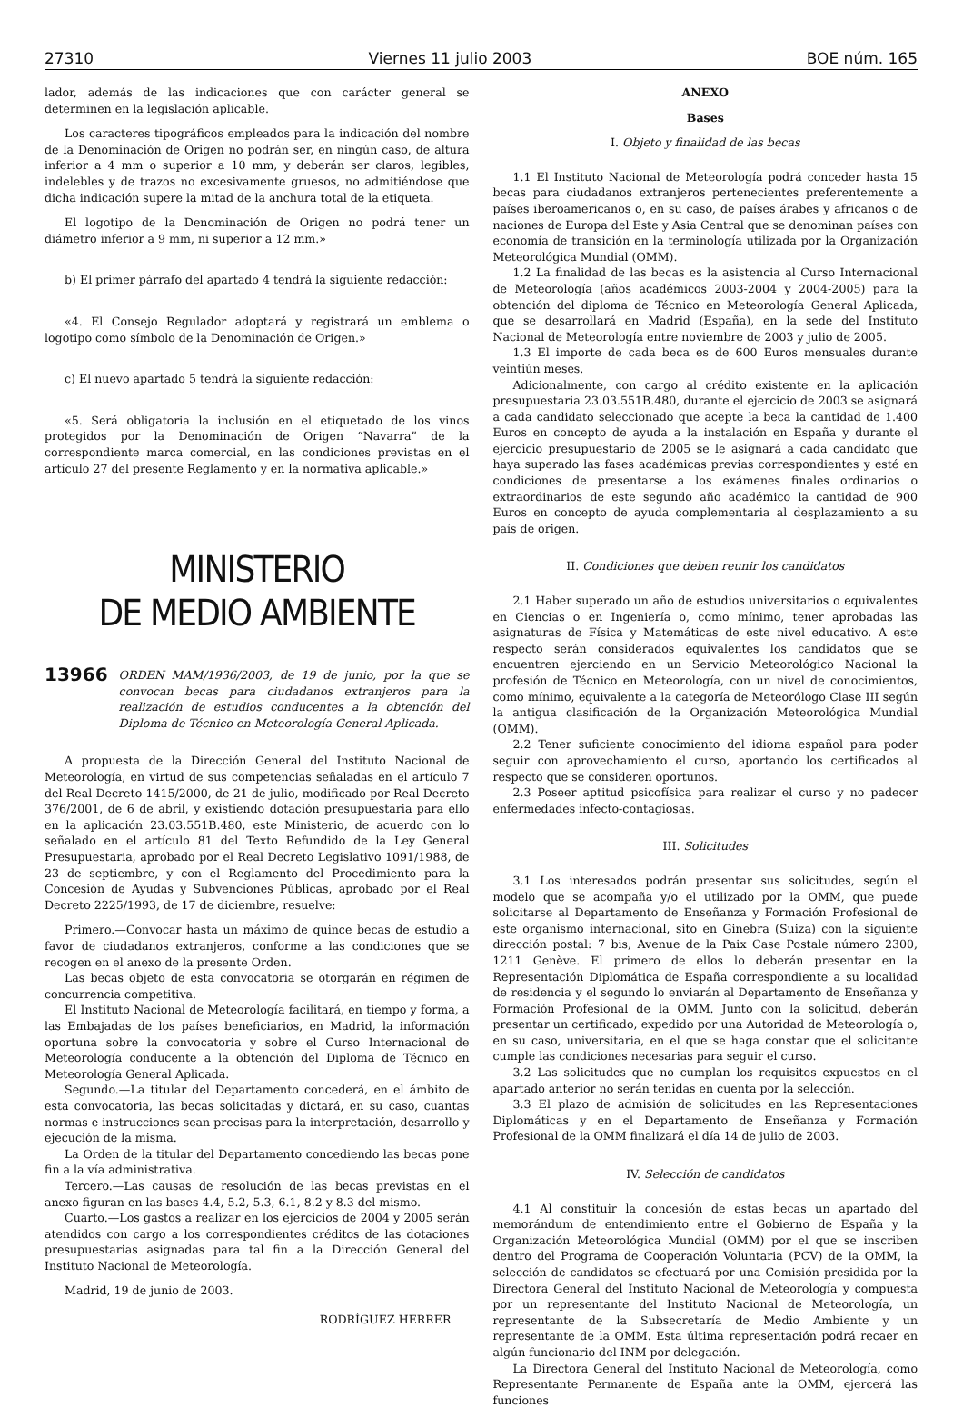27310 Viernes 11 julio 2003 BOE núm. 165
lador, además de las indicaciones que con carácter general se determinen en la legislación aplicable.
Los caracteres tipográficos empleados para la indicación del nombre de la Denominación de Origen no podrán ser, en ningún caso, de altura inferior a 4 mm o superior a 10 mm, y deberán ser claros, legibles, indelebles y de trazos no excesivamente gruesos, no admitiéndose que dicha indicación supere la mitad de la anchura total de la etiqueta.
El logotipo de la Denominación de Origen no podrá tener un diámetro inferior a 9 mm, ni superior a 12 mm.»
b) El primer párrafo del apartado 4 tendrá la siguiente redacción:
«4. El Consejo Regulador adoptará y registrará un emblema o logotipo como símbolo de la Denominación de Origen.»
c) El nuevo apartado 5 tendrá la siguiente redacción:
«5. Será obligatoria la inclusión en el etiquetado de los vinos protegidos por la Denominación de Origen “Navarra” de la correspondiente marca comercial, en las condiciones previstas en el artículo 27 del presente Reglamento y en la normativa aplicable.»
MINISTERIO
DE MEDIO AMBIENTE
13966 ORDEN MAM/1936/2003, de 19 de junio, por la que se convocan becas para ciudadanos extranjeros para la realización de estudios conducentes a la obtención del Diploma de Técnico en Meteorología General Aplicada.
A propuesta de la Dirección General del Instituto Nacional de Meteorología, en virtud de sus competencias señaladas en el artículo 7 del Real Decreto 1415/2000, de 21 de julio, modificado por Real Decreto 376/2001, de 6 de abril, y existiendo dotación presupuestaria para ello en la aplicación 23.03.551B.480, este Ministerio, de acuerdo con lo señalado en el artículo 81 del Texto Refundido de la Ley General Presupuestaria, aprobado por el Real Decreto Legislativo 1091/1988, de 23 de septiembre, y con el Reglamento del Procedimiento para la Concesión de Ayudas y Subvenciones Públicas, aprobado por el Real Decreto 2225/1993, de 17 de diciembre, resuelve:
Primero.—Convocar hasta un máximo de quince becas de estudio a favor de ciudadanos extranjeros, conforme a las condiciones que se recogen en el anexo de la presente Orden.
Las becas objeto de esta convocatoria se otorgarán en régimen de concurrencia competitiva.
El Instituto Nacional de Meteorología facilitará, en tiempo y forma, a las Embajadas de los países beneficiarios, en Madrid, la información oportuna sobre la convocatoria y sobre el Curso Internacional de Meteorología conducente a la obtención del Diploma de Técnico en Meteorología General Aplicada.
Segundo.—La titular del Departamento concederá, en el ámbito de esta convocatoria, las becas solicitadas y dictará, en su caso, cuantas normas e instrucciones sean precisas para la interpretación, desarrollo y ejecución de la misma.
La Orden de la titular del Departamento concediendo las becas pone fin a la vía administrativa.
Tercero.—Las causas de resolución de las becas previstas en el anexo figuran en las bases 4.4, 5.2, 5.3, 6.1, 8.2 y 8.3 del mismo.
Cuarto.—Los gastos a realizar en los ejercicios de 2004 y 2005 serán atendidos con cargo a los correspondientes créditos de las dotaciones presupuestarias asignadas para tal fin a la Dirección General del Instituto Nacional de Meteorología.
Madrid, 19 de junio de 2003.
RODRÍGUEZ HERRER
ANEXO
Bases
I. Objeto y finalidad de las becas
1.1 El Instituto Nacional de Meteorología podrá conceder hasta 15 becas para ciudadanos extranjeros pertenecientes preferentemente a países iberoamericanos o, en su caso, de países árabes y africanos o de naciones de Europa del Este y Asia Central que se denominan países con economía de transición en la terminología utilizada por la Organización Meteorológica Mundial (OMM).
1.2 La finalidad de las becas es la asistencia al Curso Internacional de Meteorología (años académicos 2003-2004 y 2004-2005) para la obtención del diploma de Técnico en Meteorología General Aplicada, que se desarrollará en Madrid (España), en la sede del Instituto Nacional de Meteorología entre noviembre de 2003 y julio de 2005.
1.3 El importe de cada beca es de 600 Euros mensuales durante veintiún meses.
Adicionalmente, con cargo al crédito existente en la aplicación presupuestaria 23.03.551B.480, durante el ejercicio de 2003 se asignará a cada candidato seleccionado que acepte la beca la cantidad de 1.400 Euros en concepto de ayuda a la instalación en España y durante el ejercicio presupuestario de 2005 se le asignará a cada candidato que haya superado las fases académicas previas correspondientes y esté en condiciones de presentarse a los exámenes finales ordinarios o extraordinarios de este segundo año académico la cantidad de 900 Euros en concepto de ayuda complementaria al desplazamiento a su país de origen.
II. Condiciones que deben reunir los candidatos
2.1 Haber superado un año de estudios universitarios o equivalentes en Ciencias o en Ingeniería o, como mínimo, tener aprobadas las asignaturas de Física y Matemáticas de este nivel educativo. A este respecto serán considerados equivalentes los candidatos que se encuentren ejerciendo en un Servicio Meteorológico Nacional la profesión de Técnico en Meteorología, con un nivel de conocimientos, como mínimo, equivalente a la categoría de Meteorólogo Clase III según la antigua clasificación de la Organización Meteorológica Mundial (OMM).
2.2 Tener suficiente conocimiento del idioma español para poder seguir con aprovechamiento el curso, aportando los certificados al respecto que se consideren oportunos.
2.3 Poseer aptitud psicofísica para realizar el curso y no padecer enfermedades infecto-contagiosas.
III. Solicitudes
3.1 Los interesados podrán presentar sus solicitudes, según el modelo que se acompaña y/o el utilizado por la OMM, que puede solicitarse al Departamento de Enseñanza y Formación Profesional de este organismo internacional, sito en Ginebra (Suiza) con la siguiente dirección postal: 7 bis, Avenue de la Paix Case Postale número 2300, 1211 Genève. El primero de ellos lo deberán presentar en la Representación Diplomática de España correspondiente a su localidad de residencia y el segundo lo enviarán al Departamento de Enseñanza y Formación Profesional de la OMM. Junto con la solicitud, deberán presentar un certificado, expedido por una Autoridad de Meteorología o, en su caso, universitaria, en el que se haga constar que el solicitante cumple las condiciones necesarias para seguir el curso.
3.2 Las solicitudes que no cumplan los requisitos expuestos en el apartado anterior no serán tenidas en cuenta por la selección.
3.3 El plazo de admisión de solicitudes en las Representaciones Diplomáticas y en el Departamento de Enseñanza y Formación Profesional de la OMM finalizará el día 14 de julio de 2003.
IV. Selección de candidatos
4.1 Al constituir la concesión de estas becas un apartado del memorándum de entendimiento entre el Gobierno de España y la Organización Meteorológica Mundial (OMM) por el que se inscriben dentro del Programa de Cooperación Voluntaria (PCV) de la OMM, la selección de candidatos se efectuará por una Comisión presidida por la Directora General del Instituto Nacional de Meteorología y compuesta por un representante del Instituto Nacional de Meteorología, un representante de la Subsecretaría de Medio Ambiente y un representante de la OMM. Esta última representación podrá recaer en algún funcionario del INM por delegación.
La Directora General del Instituto Nacional de Meteorología, como Representante Permanente de España ante la OMM, ejercerá las funciones